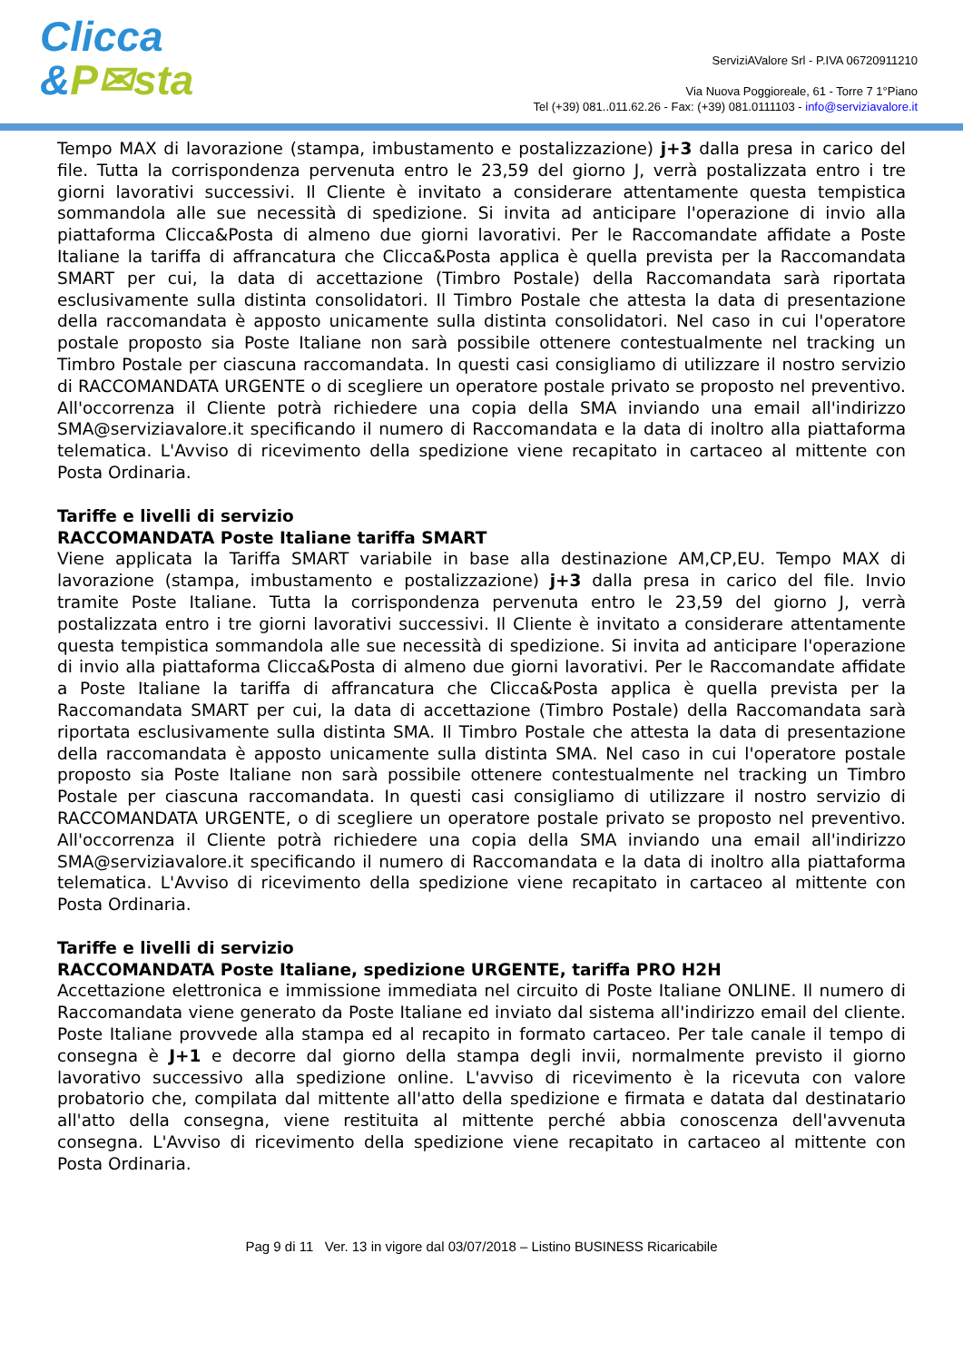Clicca
&P✉sta
ServiziAValore Srl - P.IVA 06720911210
Via Nuova Poggioreale, 61 - Torre 7 1°Piano
Tel (+39) 081..011.62.26 - Fax: (+39) 081.0111103 - info@serviziavalore.it
Tempo MAX di lavorazione (stampa, imbustamento e postalizzazione) j+3 dalla presa in carico del file. Tutta la corrispondenza pervenuta entro le 23,59 del giorno J, verrà postalizzata entro i tre giorni lavorativi successivi. Il Cliente è invitato a considerare attentamente questa tempistica sommandola alle sue necessità di spedizione. Si invita ad anticipare l'operazione di invio alla piattaforma Clicca&Posta di almeno due giorni lavorativi. Per le Raccomandate affidate a Poste Italiane la tariffa di affrancatura che Clicca&Posta applica è quella prevista per la Raccomandata SMART per cui, la data di accettazione (Timbro Postale) della Raccomandata sarà riportata esclusivamente sulla distinta consolidatori. Il Timbro Postale che attesta la data di presentazione della raccomandata è apposto unicamente sulla distinta consolidatori. Nel caso in cui l'operatore postale proposto sia Poste Italiane non sarà possibile ottenere contestualmente nel tracking un Timbro Postale per ciascuna raccomandata. In questi casi consigliamo di utilizzare il nostro servizio di RACCOMANDATA URGENTE o di scegliere un operatore postale privato se proposto nel preventivo. All'occorrenza il Cliente potrà richiedere una copia della SMA inviando una email all'indirizzo SMA@serviziavalore.it specificando il numero di Raccomandata e la data di inoltro alla piattaforma telematica. L'Avviso di ricevimento della spedizione viene recapitato in cartaceo al mittente con Posta Ordinaria.
Tariffe e livelli di servizio
RACCOMANDATA Poste Italiane tariffa SMART
Viene applicata la Tariffa SMART variabile in base alla destinazione AM,CP,EU. Tempo MAX di lavorazione (stampa, imbustamento e postalizzazione) j+3 dalla presa in carico del file. Invio tramite Poste Italiane. Tutta la corrispondenza pervenuta entro le 23,59 del giorno J, verrà postalizzata entro i tre giorni lavorativi successivi. Il Cliente è invitato a considerare attentamente questa tempistica sommandola alle sue necessità di spedizione. Si invita ad anticipare l'operazione di invio alla piattaforma Clicca&Posta di almeno due giorni lavorativi. Per le Raccomandate affidate a Poste Italiane la tariffa di affrancatura che Clicca&Posta applica è quella prevista per la Raccomandata SMART per cui, la data di accettazione (Timbro Postale) della Raccomandata sarà riportata esclusivamente sulla distinta SMA. Il Timbro Postale che attesta la data di presentazione della raccomandata è apposto unicamente sulla distinta SMA. Nel caso in cui l'operatore postale proposto sia Poste Italiane non sarà possibile ottenere contestualmente nel tracking un Timbro Postale per ciascuna raccomandata. In questi casi consigliamo di utilizzare il nostro servizio di RACCOMANDATA URGENTE, o di scegliere un operatore postale privato se proposto nel preventivo. All'occorrenza il Cliente potrà richiedere una copia della SMA inviando una email all'indirizzo SMA@serviziavalore.it specificando il numero di Raccomandata e la data di inoltro alla piattaforma telematica. L'Avviso di ricevimento della spedizione viene recapitato in cartaceo al mittente con Posta Ordinaria.
Tariffe e livelli di servizio
RACCOMANDATA Poste Italiane, spedizione URGENTE, tariffa PRO H2H
Accettazione elettronica e immissione immediata nel circuito di Poste Italiane ONLINE. Il numero di Raccomandata viene generato da Poste Italiane ed inviato dal sistema all'indirizzo email del cliente. Poste Italiane provvede alla stampa ed al recapito in formato cartaceo. Per tale canale il tempo di consegna è J+1 e decorre dal giorno della stampa degli invii, normalmente previsto il giorno lavorativo successivo alla spedizione online. L'avviso di ricevimento è la ricevuta con valore probatorio che, compilata dal mittente all'atto della spedizione e firmata e datata dal destinatario all'atto della consegna, viene restituita al mittente perché abbia conoscenza dell'avvenuta consegna. L'Avviso di ricevimento della spedizione viene recapitato in cartaceo al mittente con Posta Ordinaria.
Pag 9 di 11 Ver. 13 in vigore dal 03/07/2018 – Listino BUSINESS Ricaricabile